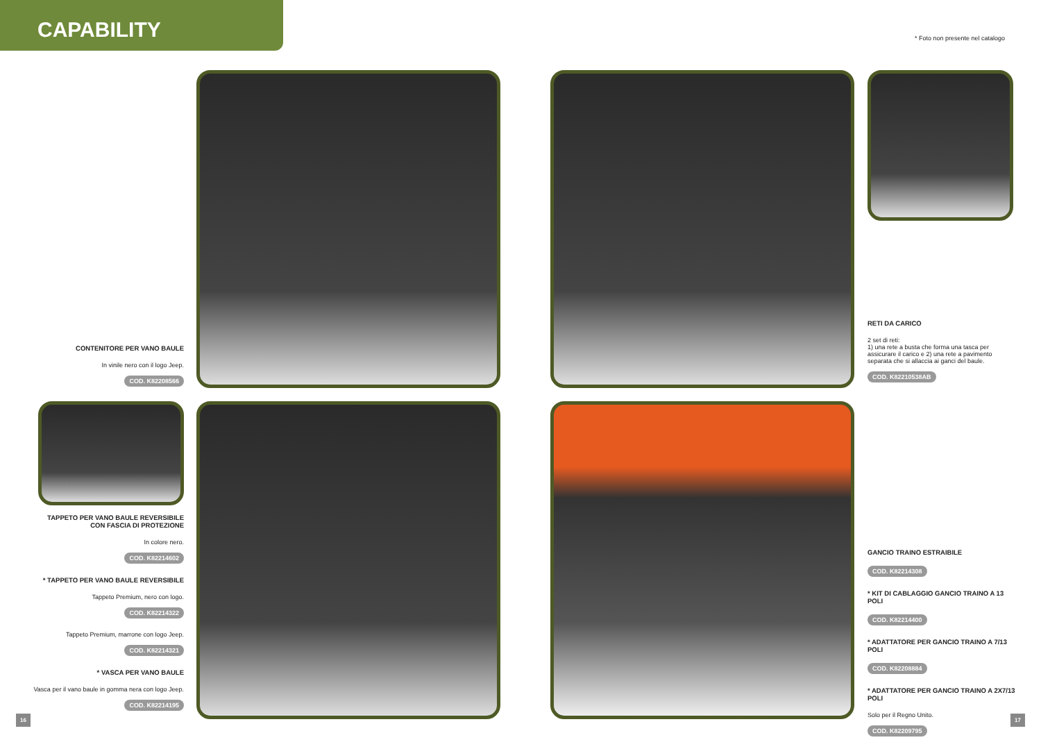CAPABILITY
* Foto non presente nel catalogo
CONTENITORE PER VANO BAULE
In vinile nero con il logo Jeep.
COD. K82208566
TAPPETO PER VANO BAULE REVERSIBILE
CON FASCIA DI PROTEZIONE
In colore nero.
COD. K82214602
* TAPPETO PER VANO BAULE REVERSIBILE
Tappeto Premium, nero con logo.
COD. K82214322
Tappeto Premium, marrone con logo Jeep.
COD. K82214321
* VASCA PER VANO BAULE
Vasca per il vano baule in gomma nera con logo Jeep.
COD. K82214195
RETI DA CARICO
2 set di reti:
1) una rete a busta che forma una tasca per assicurare il carico e 2) una rete a pavimento separata che si allaccia ai ganci del baule.
COD. K82210538AB
GANCIO TRAINO ESTRAIBILE
COD. K82214308
* KIT DI CABLAGGIO GANCIO TRAINO A 13 POLI
COD. K82214400
* ADATTATORE PER GANCIO TRAINO A 7/13 POLI
COD. K82208884
* ADATTATORE PER GANCIO TRAINO A 2X7/13 POLI
Solo per il Regno Unito.
COD. K82209795
16 17